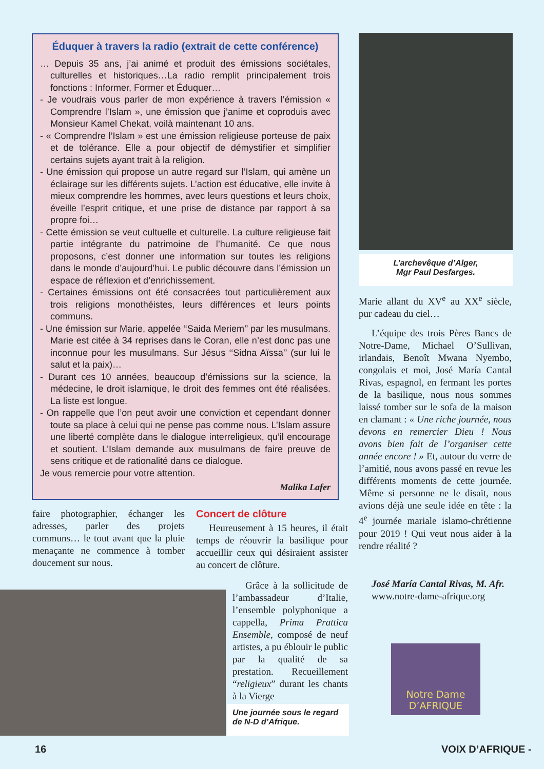Éduquer à travers la radio (extrait de cette conférence)
… Depuis 35 ans, j’ai animé et produit des émissions sociétales, culturelles et historiques…La radio remplit principalement trois fonctions : Informer, Former et Éduquer…
- Je voudrais vous parler de mon expérience à travers l’émission « Comprendre l’Islam », une émission que j’anime et coproduis avec Monsieur Kamel Chekat, voilà maintenant 10 ans.
- « Comprendre l’Islam » est une émission religieuse porteuse de paix et de tolérance. Elle a pour objectif de démystifier et simplifier certains sujets ayant trait à la religion.
- Une émission qui propose un autre regard sur l’Islam, qui amène un éclairage sur les différents sujets. L’action est éducative, elle invite à mieux comprendre les hommes, avec leurs questions et leurs choix, éveille l’esprit critique, et une prise de distance par rapport à sa propre foi…
- Cette émission se veut cultuelle et culturelle. La culture religieuse fait partie intégrante du patrimoine de l’humanité. Ce que nous proposons, c’est donner une information sur toutes les religions dans le monde d’aujourd’hui. Le public découvre dans l’émission un espace de réflexion et d’enrichissement.
- Certaines émissions ont été consacrées tout particulièrement aux trois religions monothéistes, leurs différences et leurs points communs.
- Une émission sur Marie, appelée ‘‘Saida Meriem’’ par les musulmans. Marie est citée à 34 reprises dans le Coran, elle n’est donc pas une inconnue pour les musulmans. Sur Jésus ‘‘Sidna Aïssa’’ (sur lui le salut et la paix)…
- Durant ces 10 années, beaucoup d’émissions sur la science, la médecine, le droit islamique, le droit des femmes ont été réalisées. La liste est longue.
- On rappelle que l’on peut avoir une conviction et cependant donner toute sa place à celui qui ne pense pas comme nous. L’Islam assure une liberté complète dans le dialogue interreligieux, qu’il encourage et soutient. L’Islam demande aux musulmans de faire preuve de sens critique et de rationalité dans ce dialogue.
Je vous remercie pour votre attention.
Malika Lafer
L’archevêque d’Alger,
Mgr Paul Desfarges.
Marie allant du XV<sup>e</sup> au XX<sup>e</sup> siècle, pur cadeau du ciel…
L’équipe des trois Pères Bancs de Notre-Dame, Michael O’Sullivan, irlandais, Benoît Mwana Nyembo, congolais et moi, José María Cantal Rivas, espagnol, en fermant les portes de la basilique, nous nous sommes laissé tomber sur le sofa de la maison en clamant : « Une riche journée, nous devons en remercier Dieu ! Nous avons bien fait de l’organiser cette année encore ! » Et, autour du verre de l’amitié, nous avons passé en revue les différents moments de cette journée. Même si personne ne le disait, nous avions déjà une seule idée en tête : la 4<sup>e</sup> journée mariale islamo-chrétienne pour 2019 ! Qui veut nous aider à la rendre réalité ?
José María Cantal Rivas, M. Afr.
www.notre-dame-afrique.org
faire photographier, échanger les adresses, parler des projets communs… le tout avant que la pluie menaçante ne commence à tomber doucement sur nous.
Concert de clôture
Heureusement à 15 heures, il était temps de réouvrir la basilique pour accueillir ceux qui désiraient assister au concert de clôture.
Grâce à la sollicitude de l’ambassadeur d’Italie, l’ensemble polyphonique a cappella, Prima Prattica Ensemble, composé de neuf artistes, a pu éblouir le public par la qualité de sa prestation. Recueillement “religieux” durant les chants à la Vierge
Une journée sous le regard de N-D d’Afrique.
Notre Dame
D’AFRIQUE
16 VOIX D’AFRIQUE -